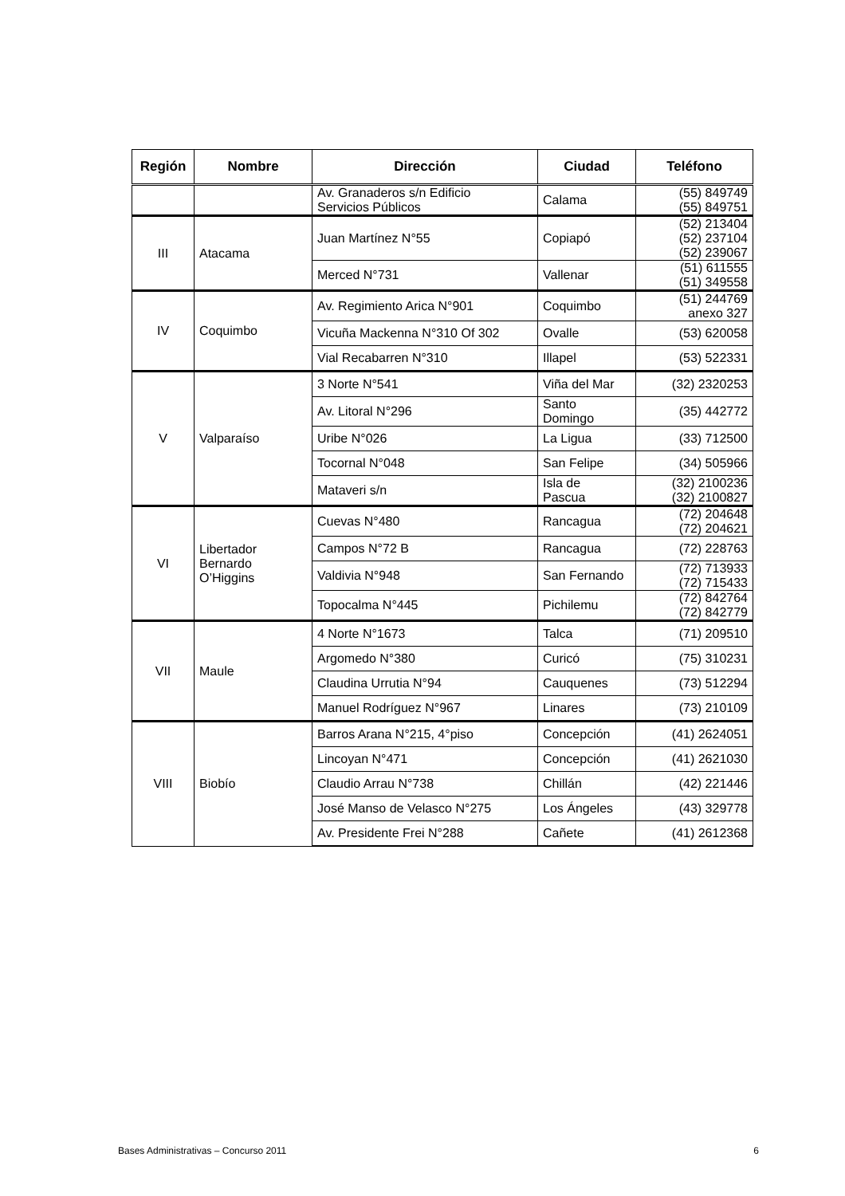| Región | Nombre | Dirección | Ciudad | Teléfono |
| --- | --- | --- | --- | --- |
| | | Av. Granaderos s/n Edificio Servicios Públicos | Calama | (55) 849749 (55) 849751 |
| III | Atacama | Juan Martínez N°55 | Copiapó | (52) 213404 (52) 237104 (52) 239067 |
| | | Merced N°731 | Vallenar | (51) 611555 (51) 349558 |
| IV | Coquimbo | Av. Regimiento Arica N°901 | Coquimbo | (51) 244769 anexo 327 |
| | | Vicuña Mackenna N°310 Of 302 | Ovalle | (53) 620058 |
| | | Vial Recabarren N°310 | Illapel | (53) 522331 |
| V | Valparaíso | 3 Norte N°541 | Viña del Mar | (32) 2320253 |
| | | Av. Litoral N°296 | Santo Domingo | (35) 442772 |
| | | Uribe N°026 | La Ligua | (33) 712500 |
| | | Tocornal N°048 | San Felipe | (34) 505966 |
| | | Mataveri s/n | Isla de Pascua | (32) 2100236 (32) 2100827 |
| VI | Libertador Bernardo O’Higgins | Cuevas N°480 | Rancagua | (72) 204648 (72) 204621 |
| | | Campos N°72 B | Rancagua | (72) 228763 |
| | | Valdivia N°948 | San Fernando | (72) 713933 (72) 715433 |
| | | Topocalma N°445 | Pichilemu | (72) 842764 (72) 842779 |
| VII | Maule | 4 Norte N°1673 | Talca | (71) 209510 |
| | | Argomedo N°380 | Curicó | (75) 310231 |
| | | Claudina Urrutia N°94 | Cauquenes | (73) 512294 |
| | | Manuel Rodríguez N°967 | Linares | (73) 210109 |
| VIII | Biobío | Barros Arana N°215, 4°piso | Concepción | (41) 2624051 |
| | | Lincoyan N°471 | Concepción | (41) 2621030 |
| | | Claudio Arrau N°738 | Chillán | (42) 221446 |
| | | José Manso de Velasco N°275 | Los Ángeles | (43) 329778 |
| | | Av. Presidente Frei N°288 | Cañete | (41) 2612368 |
Bases Administrativas – Concurso 2011 6